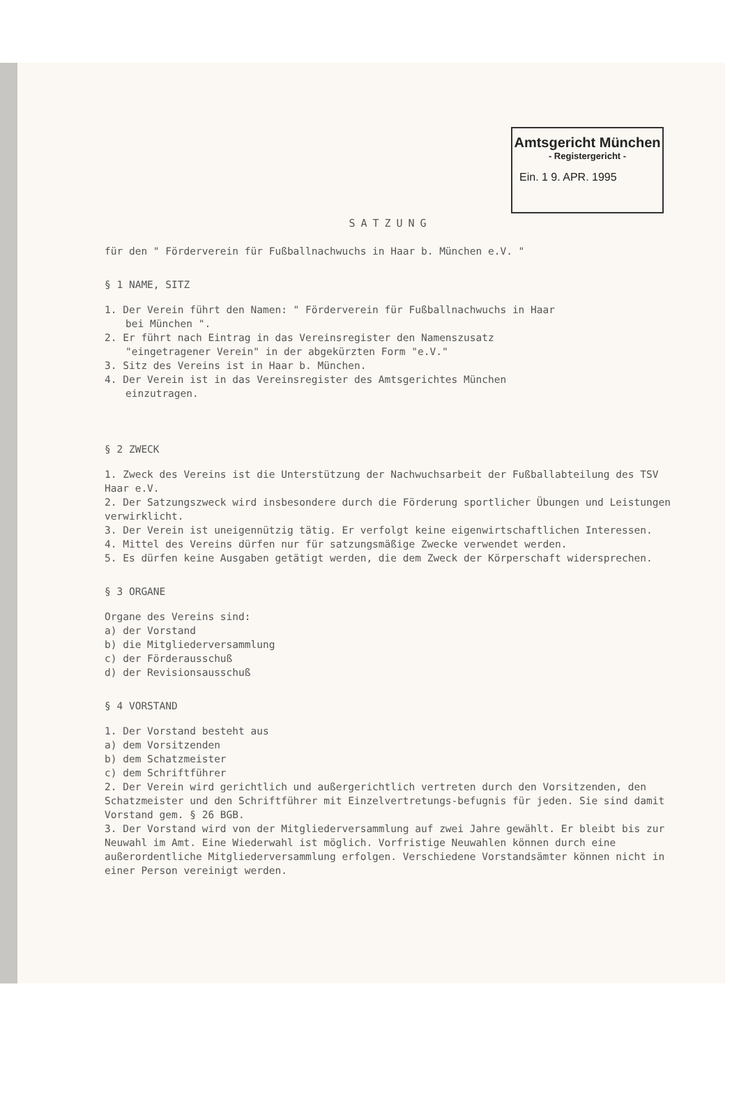Amtsgericht München
- Registergericht -
Ein. 1 9. APR. 1995
SATZUNG
für den " Förderverein für Fußballnachwuchs in Haar b. München e.V. "
§ 1 NAME, SITZ
1. Der Verein führt den Namen: " Förderverein für Fußballnachwuchs in Haar
bei München ".
2. Er führt nach Eintrag in das Vereinsregister den Namenszusatz
"eingetragener Verein" in der abgekürzten Form "e.V."
3. Sitz des Vereins ist in Haar b. München.
4. Der Verein ist in das Vereinsregister des Amtsgerichtes München
einzutragen.
§ 2 ZWECK
1. Zweck des Vereins ist die Unterstützung der Nachwuchsarbeit der Fußballabteilung des TSV Haar e.V.
2. Der Satzungszweck wird insbesondere durch die Förderung sportlicher Übungen und Leistungen verwirklicht.
3. Der Verein ist uneigennützig tätig. Er verfolgt keine eigenwirtschaftlichen Interessen.
4. Mittel des Vereins dürfen nur für satzungsmäßige Zwecke verwendet werden.
5. Es dürfen keine Ausgaben getätigt werden, die dem Zweck der Körperschaft widersprechen.
§ 3 ORGANE
Organe des Vereins sind:
a) der Vorstand
b) die Mitgliederversammlung
c) der Förderausschuß
d) der Revisionsausschuß
§ 4 VORSTAND
1. Der Vorstand besteht aus
a) dem Vorsitzenden
b) dem Schatzmeister
c) dem Schriftführer
2. Der Verein wird gerichtlich und außergerichtlich vertreten durch den Vorsitzenden, den Schatzmeister und den Schriftführer mit Einzelvertretungs-befugnis für jeden. Sie sind damit Vorstand gem. § 26 BGB.
3. Der Vorstand wird von der Mitgliederversammlung auf zwei Jahre gewählt. Er bleibt bis zur Neuwahl im Amt. Eine Wiederwahl ist möglich. Vorfristige Neuwahlen können durch eine außerordentliche Mitgliederversammlung erfolgen. Verschiedene Vorstandsämter können nicht in einer Person vereinigt werden.